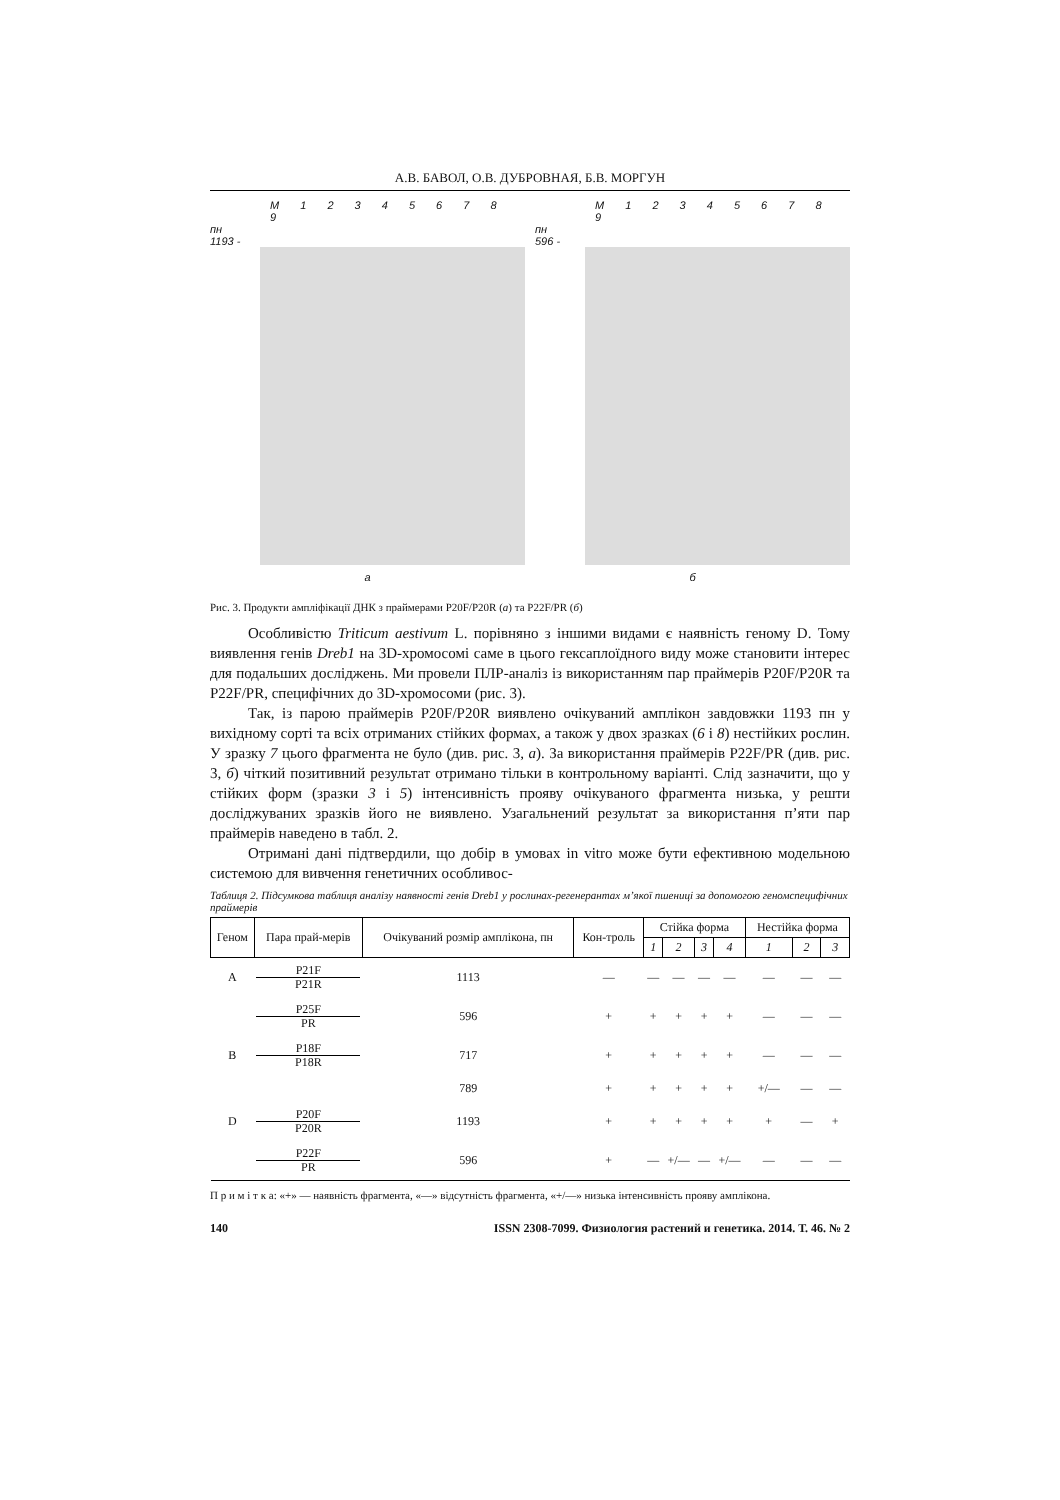А.В. БАВОЛ, О.В. ДУБРОВНАЯ, Б.В. МОРГУН
M 1 2 3 4 5 6 7 8 9
пн
1193 -
а
M 1 2 3 4 5 6 7 8 9
пн
596 -
б
Рис. 3. Продукти ампліфікації ДНК з праймерами P20F/P20R (а) та P22F/PR (б)
Особливістю Triticum aestivum L. порівняно з іншими видами є наявність геному D. Тому виявлення генів Dreb1 на 3D-хромосомі саме в цього гексаплоїдного виду може становити інтерес для подальших досліджень. Ми провели ПЛР-аналіз із використанням пар праймерів P20F/P20R та P22F/PR, специфічних до 3D-хромосоми (рис. 3).
Так, із парою праймерів P20F/P20R виявлено очікуваний амплікон завдовжки 1193 пн у вихідному сорті та всіх отриманих стійких формах, а також у двох зразках (6 і 8) нестійких рослин. У зразку 7 цього фрагмента не було (див. рис. 3, а). За використання праймерів P22F/PR (див. рис. 3, б) чіткий позитивний результат отримано тільки в контрольному варіанті. Слід зазначити, що у стійких форм (зразки 3 і 5) інтенсивність прояву очікуваного фрагмента низька, у решти досліджуваних зразків його не виявлено. Узагальнений результат за використання п’яти пар праймерів наведено в табл. 2.
Отримані дані підтвердили, що добір в умовах in vitro може бути ефективною модельною системою для вивчення генетичних особливос-
Таблиця 2. Підсумкова таблиця аналізу наявності генів Dreb1 у рослинах-регенерантах м’якої пшениці за допомогою геномспецифічних праймерів
| Геном | Пара прай-мерів | Очікуваний розмір амплікона, пн | Кон-троль | Стійка форма | | | | Нестійка форма | | |
| --- | --- | --- | --- | --- | --- | --- | --- | --- | --- | --- |
| | | | | 1 | 2 | 3 | 4 | 1 | 2 | 3 |
| A | P21F P21R | 1113 | — | — | — | — | — | — | — | — |
| | P25F PR | 596 | + | + | + | + | + | — | — | — |
| B | P18F P18R | 717 | + | + | + | + | + | — | — | — |
| | | 789 | + | + | + | + | + | +/— | — | — |
| D | P20F P20R | 1193 | + | + | + | + | + | + | — | + |
| | P22F PR | 596 | + | — | +/— | — | +/— | — | — | — |
П р и м і т к а: «+» — наявність фрагмента, «—» відсутність фрагмента, «+/—» низька інтенсивність прояву амплікона.
140 ISSN 2308-7099. Физиология растений и генетика. 2014. Т. 46. № 2